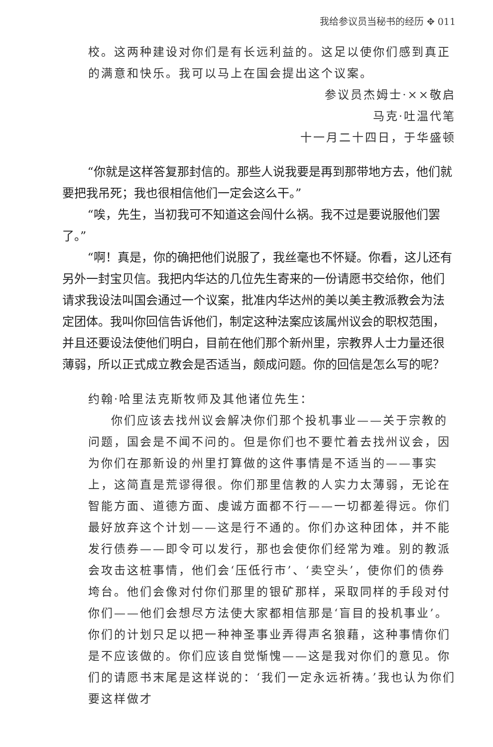我给参议员当秘书的经历 ✥ 011
校。这两种建设对你们是有长远利益的。这足以使你们感到真正的满意和快乐。我可以马上在国会提出这个议案。
参议员杰姆士·××敬启
马克·吐温代笔
十一月二十四日，于华盛顿
“你就是这样答复那封信的。那些人说我要是再到那带地方去，他们就要把我吊死；我也很相信他们一定会这么干。”
“唉，先生，当初我可不知道这会闯什么祸。我不过是要说服他们罢了。”
“啊！真是，你的确把他们说服了，我丝毫也不怀疑。你看，这儿还有另外一封宝贝信。我把内华达的几位先生寄来的一份请愿书交给你，他们请求我设法叫国会通过一个议案，批准内华达州的美以美主教派教会为法定团体。我叫你回信告诉他们，制定这种法案应该属州议会的职权范围，并且还要设法使他们明白，目前在他们那个新州里，宗教界人士力量还很薄弱，所以正式成立教会是否适当，颇成问题。你的回信是怎么写的呢？
约翰·哈里法克斯牧师及其他诸位先生：
你们应该去找州议会解决你们那个投机事业——关于宗教的问题，国会是不闻不问的。但是你们也不要忙着去找州议会，因为你们在那新设的州里打算做的这件事情是不适当的——事实上，这简直是荒谬得很。你们那里信教的人实力太薄弱，无论在智能方面、道德方面、虔诚方面都不行——一切都差得远。你们最好放弃这个计划——这是行不通的。你们办这种团体，并不能发行债券——即令可以发行，那也会使你们经常为难。别的教派会攻击这桩事情，他们会‘压低行市’、‘卖空头’，使你们的债券垮台。他们会像对付你们那里的银矿那样，采取同样的手段对付你们——他们会想尽方法使大家都相信那是‘盲目的投机事业’。你们的计划只足以把一种神圣事业弄得声名狼藉，这种事情你们是不应该做的。你们应该自觉惭愧——这是我对你们的意见。你们的请愿书末尾是这样说的：‘我们一定永远祈祷。’我也认为你们要这样做才